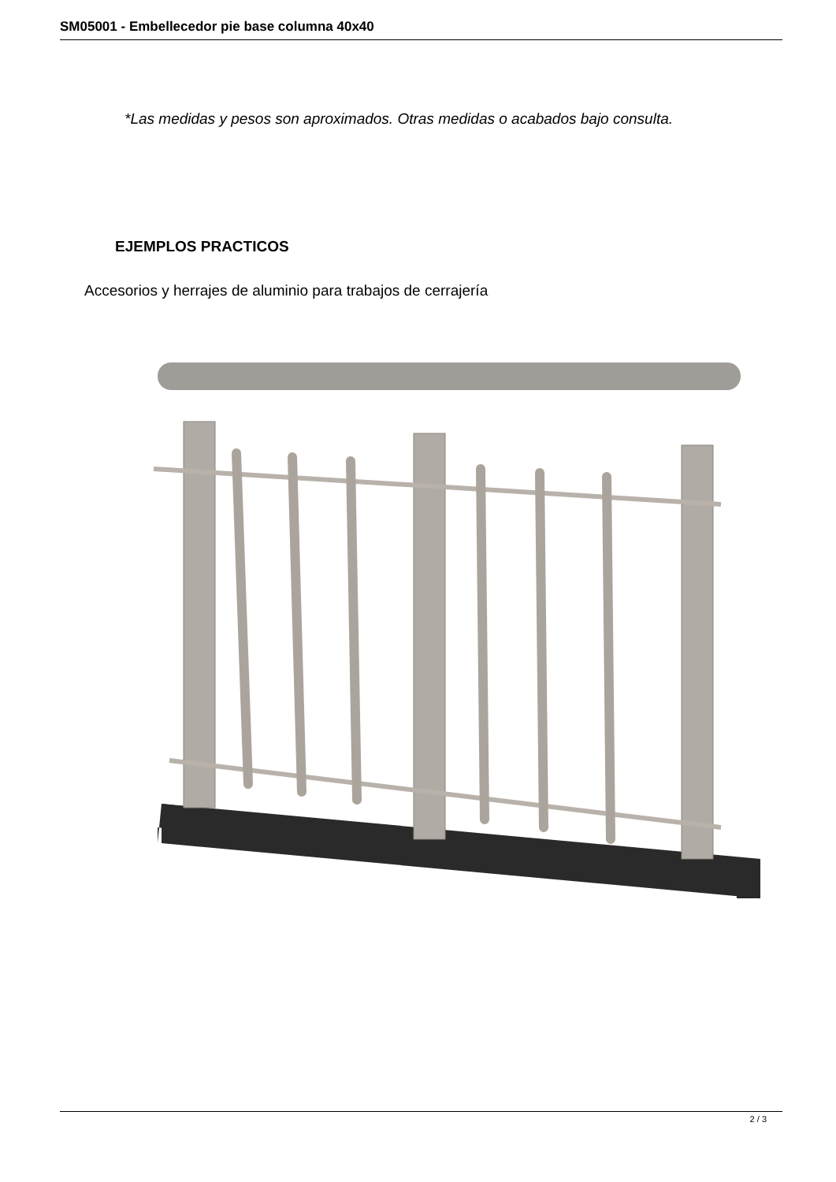SM05001 - Embellecedor pie base columna 40x40
*Las medidas y pesos son aproximados. Otras medidas o acabados bajo consulta.
EJEMPLOS PRACTICOS
Accesorios y herrajes de aluminio para trabajos de cerrajería
2 / 3